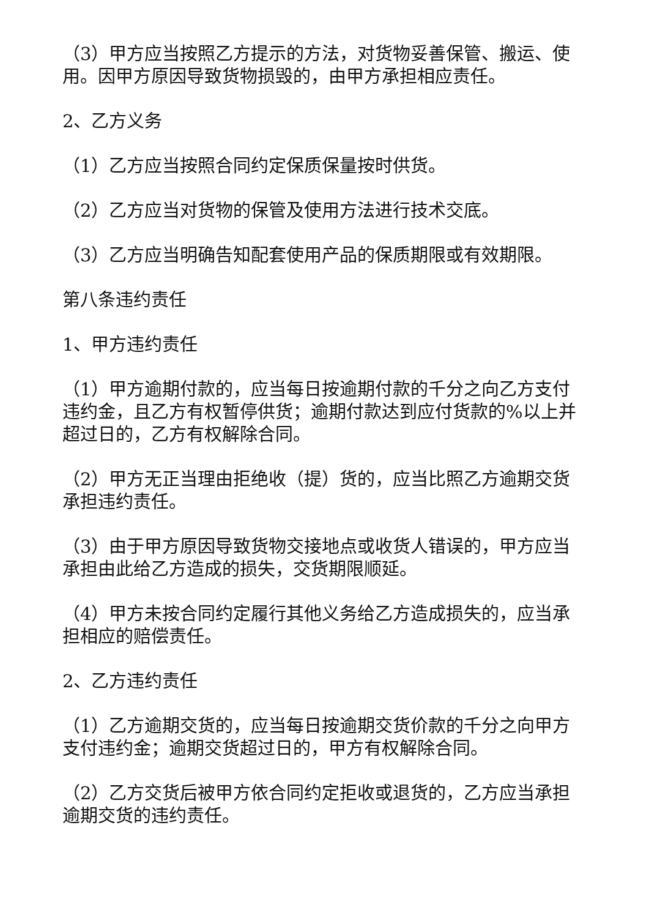（3）甲方应当按照乙方提示的方法，对货物妥善保管、搬运、使用。因甲方原因导致货物损毁的，由甲方承担相应责任。
2、乙方义务
（1）乙方应当按照合同约定保质保量按时供货。
（2）乙方应当对货物的保管及使用方法进行技术交底。
（3）乙方应当明确告知配套使用产品的保质期限或有效期限。
第八条违约责任
1、甲方违约责任
（1）甲方逾期付款的，应当每日按逾期付款的千分之向乙方支付违约金，且乙方有权暂停供货；逾期付款达到应付货款的%以上并超过日的，乙方有权解除合同。
（2）甲方无正当理由拒绝收（提）货的，应当比照乙方逾期交货承担违约责任。
（3）由于甲方原因导致货物交接地点或收货人错误的，甲方应当承担由此给乙方造成的损失，交货期限顺延。
（4）甲方未按合同约定履行其他义务给乙方造成损失的，应当承担相应的赔偿责任。
2、乙方违约责任
（1）乙方逾期交货的，应当每日按逾期交货价款的千分之向甲方支付违约金；逾期交货超过日的，甲方有权解除合同。
（2）乙方交货后被甲方依合同约定拒收或退货的，乙方应当承担逾期交货的违约责任。